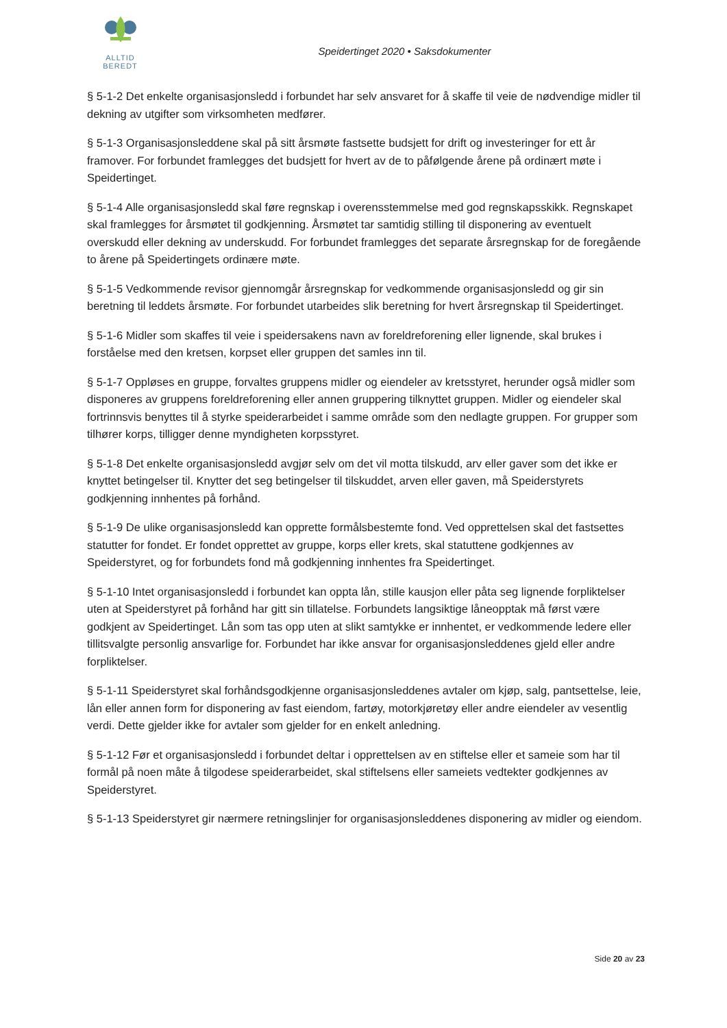ALLTID BEREDT
Speidertinget 2020 • Saksdokumenter
§ 5-1-2 Det enkelte organisasjonsledd i forbundet har selv ansvaret for å skaffe til veie de nødvendige midler til dekning av utgifter som virksomheten medfører.
§ 5-1-3 Organisasjonsleddene skal på sitt årsmøte fastsette budsjett for drift og investeringer for ett år framover. For forbundet framlegges det budsjett for hvert av de to påfølgende årene på ordinært møte i Speidertinget.
§ 5-1-4 Alle organisasjonsledd skal føre regnskap i overensstemmelse med god regnskapsskikk. Regnskapet skal framlegges for årsmøtet til godkjenning. Årsmøtet tar samtidig stilling til disponering av eventuelt overskudd eller dekning av underskudd. For forbundet framlegges det separate årsregnskap for de foregående to årene på Speidertingets ordinære møte.
§ 5-1-5 Vedkommende revisor gjennomgår årsregnskap for vedkommende organisasjonsledd og gir sin beretning til leddets årsmøte. For forbundet utarbeides slik beretning for hvert årsregnskap til Speidertinget.
§ 5-1-6 Midler som skaffes til veie i speidersakens navn av foreldreforening eller lignende, skal brukes i forståelse med den kretsen, korpset eller gruppen det samles inn til.
§ 5-1-7 Oppløses en gruppe, forvaltes gruppens midler og eiendeler av kretsstyret, herunder også midler som disponeres av gruppens foreldreforening eller annen gruppering tilknyttet gruppen. Midler og eiendeler skal fortrinnsvis benyttes til å styrke speiderarbeidet i samme område som den nedlagte gruppen. For grupper som tilhører korps, tilligger denne myndigheten korpsstyret.
§ 5-1-8 Det enkelte organisasjonsledd avgjør selv om det vil motta tilskudd, arv eller gaver som det ikke er knyttet betingelser til. Knytter det seg betingelser til tilskuddet, arven eller gaven, må Speiderstyrets godkjenning innhentes på forhånd.
§ 5-1-9 De ulike organisasjonsledd kan opprette formålsbestemte fond. Ved opprettelsen skal det fastsettes statutter for fondet. Er fondet opprettet av gruppe, korps eller krets, skal statuttene godkjennes av Speiderstyret, og for forbundets fond må godkjenning innhentes fra Speidertinget.
§ 5-1-10 Intet organisasjonsledd i forbundet kan oppta lån, stille kausjon eller påta seg lignende forpliktelser uten at Speiderstyret på forhånd har gitt sin tillatelse. Forbundets langsiktige låneopptak må først være godkjent av Speidertinget. Lån som tas opp uten at slikt samtykke er innhentet, er vedkommende ledere eller tillitsvalgte personlig ansvarlige for. Forbundet har ikke ansvar for organisasjonsleddenes gjeld eller andre forpliktelser.
§ 5-1-11 Speiderstyret skal forhåndsgodkjenne organisasjonsleddenes avtaler om kjøp, salg, pantsettelse, leie, lån eller annen form for disponering av fast eiendom, fartøy, motorkjøretøy eller andre eiendeler av vesentlig verdi. Dette gjelder ikke for avtaler som gjelder for en enkelt anledning.
§ 5-1-12 Før et organisasjonsledd i forbundet deltar i opprettelsen av en stiftelse eller et sameie som har til formål på noen måte å tilgodese speiderarbeidet, skal stiftelsens eller sameiets vedtekter godkjennes av Speiderstyret.
§ 5-1-13 Speiderstyret gir nærmere retningslinjer for organisasjonsleddenes disponering av midler og eiendom.
Side 20 av 23